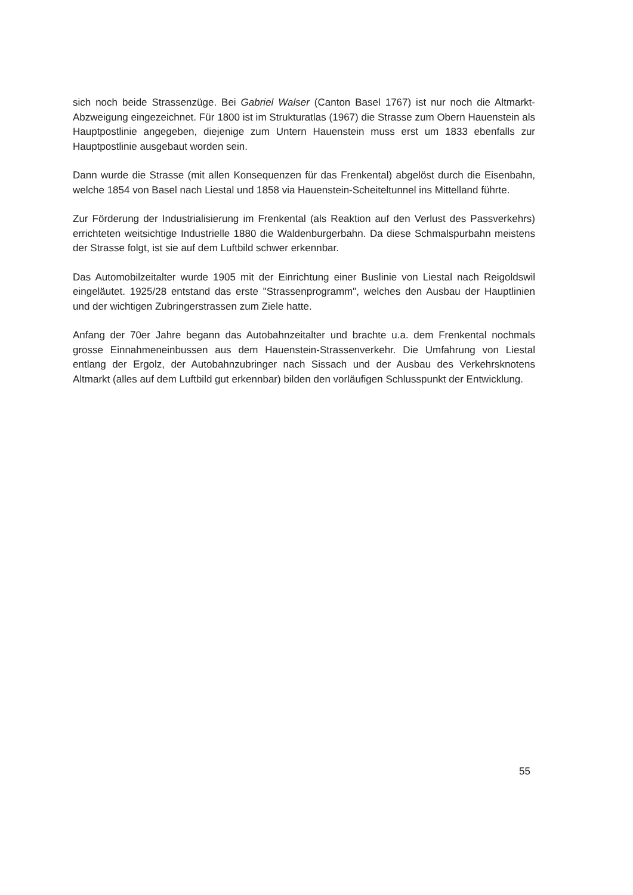sich noch beide Strassenzüge. Bei Gabriel Walser (Canton Basel 1767) ist nur noch die Altmarkt-Abzweigung eingezeichnet. Für 1800 ist im Strukturatlas (1967) die Strasse zum Obern Hauenstein als Hauptpostlinie angegeben, diejenige zum Untern Hauenstein muss erst um 1833 ebenfalls zur Hauptpostlinie ausgebaut worden sein.
Dann wurde die Strasse (mit allen Konsequenzen für das Frenkental) abgelöst durch die Eisenbahn, welche 1854 von Basel nach Liestal und 1858 via Hauenstein-Scheiteltunnel ins Mittelland führte.
Zur Förderung der Industrialisierung im Frenkental (als Reaktion auf den Verlust des Passverkehrs) errichteten weitsichtige Industrielle 1880 die Waldenburgerbahn. Da diese Schmalspurbahn meistens der Strasse folgt, ist sie auf dem Luftbild schwer erkennbar.
Das Automobilzeitalter wurde 1905 mit der Einrichtung einer Buslinie von Liestal nach Reigoldswil eingeläutet. 1925/28 entstand das erste "Strassenprogramm", welches den Ausbau der Hauptlinien und der wichtigen Zubringerstrassen zum Ziele hatte.
Anfang der 70er Jahre begann das Autobahnzeitalter und brachte u.a. dem Frenkental nochmals grosse Einnahmeneinbussen aus dem Hauenstein-Strassenverkehr. Die Umfahrung von Liestal entlang der Ergolz, der Autobahnzubringer nach Sissach und der Ausbau des Verkehrsknotens Altmarkt (alles auf dem Luftbild gut erkennbar) bilden den vorläufigen Schlusspunkt der Entwicklung.
55